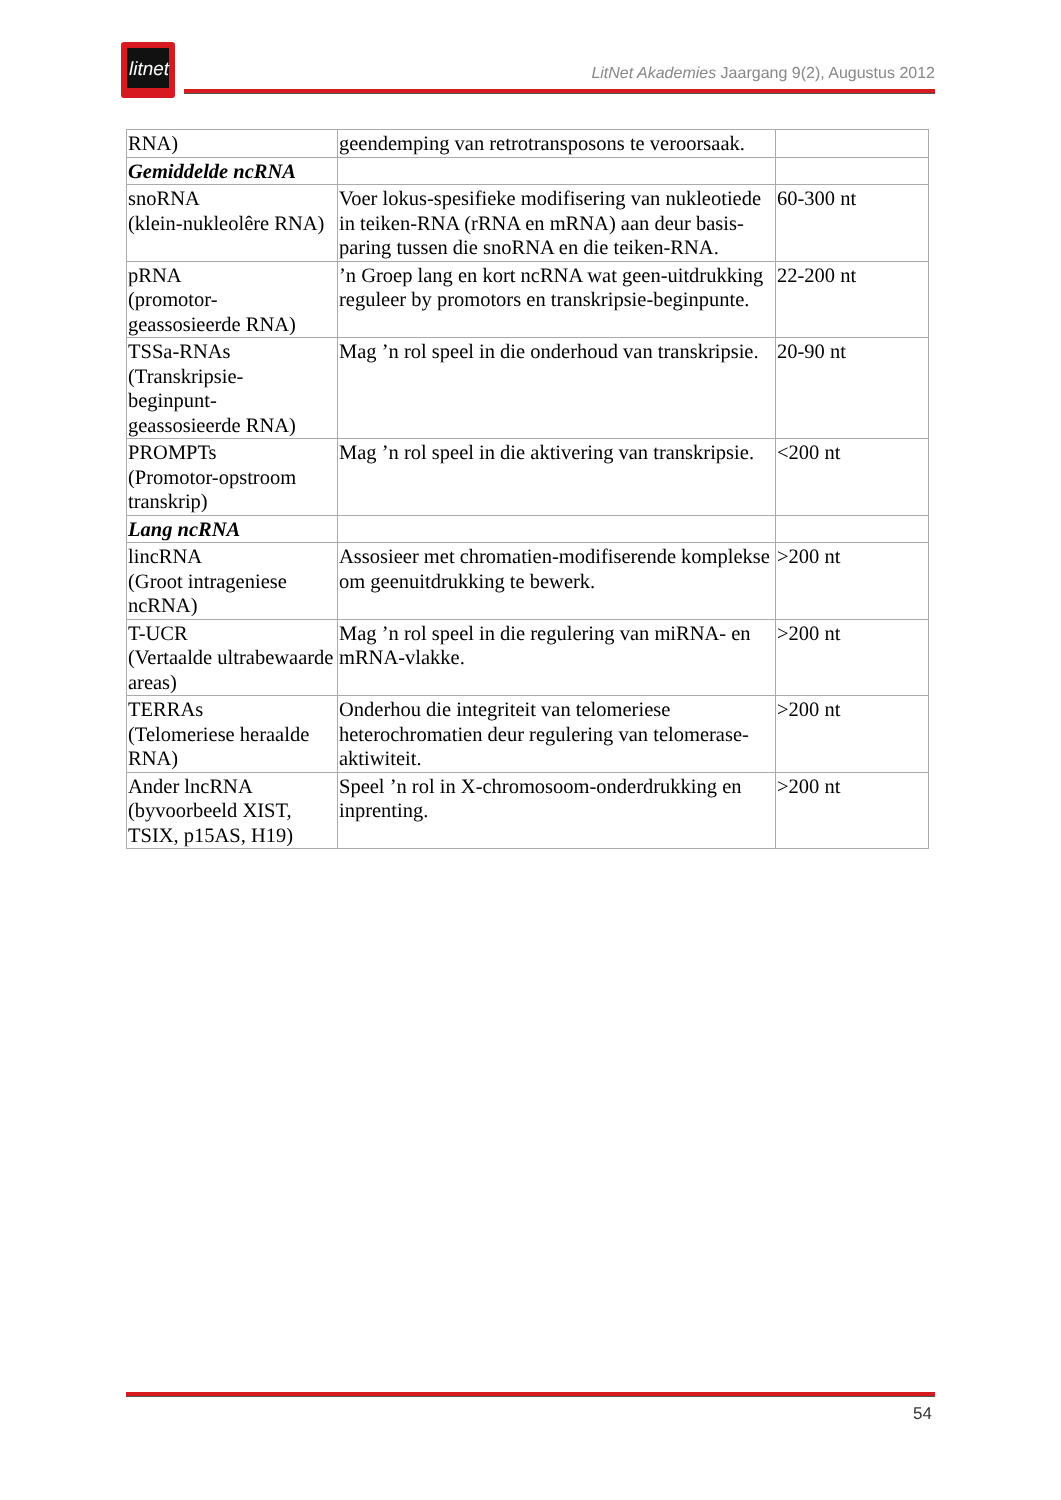litnet
LitNet Akademies Jaargang 9(2), Augustus 2012
| RNA) | geendemping van retrotransposons te veroorsaak. | |
| Gemiddelde ncRNA | | |
| snoRNA (klein-nukleolêre RNA) | Voer lokus-spesifieke modifisering van nukleotiede in teiken-RNA (rRNA en mRNA) aan deur basis-paring tussen die snoRNA en die teiken-RNA. | 60-300 nt |
| pRNA (promotor- geassosieerde RNA) | ’n Groep lang en kort ncRNA wat geen-uitdrukking reguleer by promotors en transkripsie-beginpunte. | 22-200 nt |
| TSSa-RNAs (Transkripsie- beginpunt- geassosieerde RNA) | Mag ’n rol speel in die onderhoud van transkripsie. | 20-90 nt |
| PROMPTs (Promotor-opstroom transkrip) | Mag ’n rol speel in die aktivering van transkripsie. | <200 nt |
| Lang ncRNA | | |
| lincRNA (Groot intrageniese ncRNA) | Assosieer met chromatien-modifiserende komplekse om geenuitdrukking te bewerk. | >200 nt |
| T-UCR (Vertaalde ultrabewaarde areas) | Mag ’n rol speel in die regulering van miRNA- en mRNA-vlakke. | >200 nt |
| TERRAs (Telomeriese heraalde RNA) | Onderhou die integriteit van telomeriese heterochromatien deur regulering van telomerase-aktiwiteit. | >200 nt |
| Ander lncRNA (byvoorbeeld XIST, TSIX, p15AS, H19) | Speel ’n rol in X-chromosoom-onderdrukking en inprenting. | >200 nt |
54